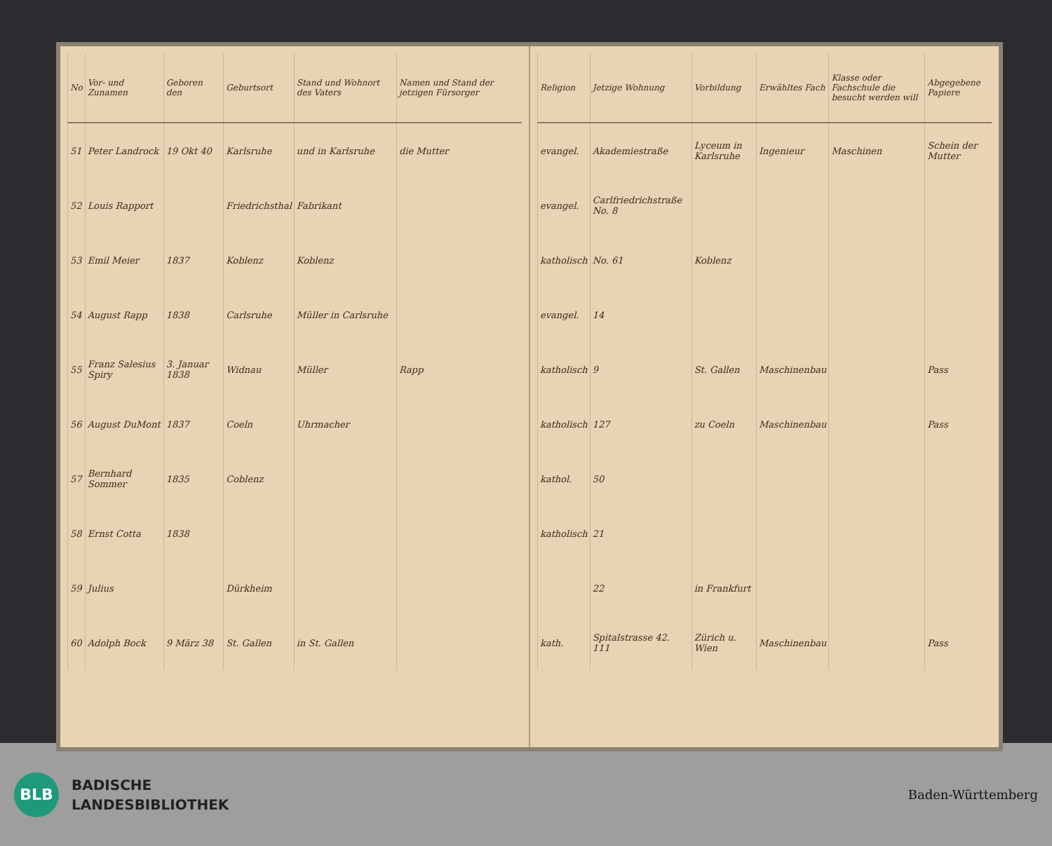| No | Vor- und Zunamen | Geboren den | Geburtsort | Stand und Wohnort des Vaters | Namen und Stand der jetzigen Fürsorger |
| --- | --- | --- | --- | --- | --- |
| 51 | Peter Landrock | 19 Okt 40 | Karlsruhe | und in Karlsruhe | die Mutter |
| 52 | Louis Rapport | | Friedrichsthal | Fabrikant | |
| 53 | Emil Meier | 1837 | Koblenz | Koblenz | |
| 54 | August Rapp | 1838 | Carlsruhe | Müller in Carlsruhe | |
| 55 | Franz Salesius Spiry | 3. Januar 1838 | Widnau | Müller | Rapp |
| 56 | August DuMont | 1837 | Coeln | Uhrmacher | |
| 57 | Bernhard Sommer | 1835 | Coblenz | | |
| 58 | Ernst Cotta | 1838 | | | |
| 59 | Julius | | Dürkheim | | |
| 60 | Adolph Bock | 9 März 38 | St. Gallen | in St. Gallen | |
| Religion | Jetzige Wohnung | Vorbildung | Erwähltes Fach | Klasse oder Fachschule die besucht werden will | Abgegebene Papiere |
| --- | --- | --- | --- | --- | --- |
| evangel. | Akademiestraße | Lyceum in Karlsruhe | Ingenieur | Maschinen | Schein der Mutter |
| evangel. | Carlfriedrichstraße No. 8 | | | | |
| katholisch | No. 61 | Koblenz | | | |
| evangel. | 14 | | | | |
| katholisch | 9 | St. Gallen | Maschinenbau | | Pass |
| katholisch | 127 | zu Coeln | Maschinenbau | | Pass |
| kathol. | 50 | | | | |
| katholisch | 21 | | | | |
| | 22 | in Frankfurt | | | |
| kath. | Spitalstrasse 42. 111 | Zürich u. Wien | Maschinenbau | | Pass |
BLB
BADISCHE
LANDESBIBLIOTHEK
Baden-Württemberg